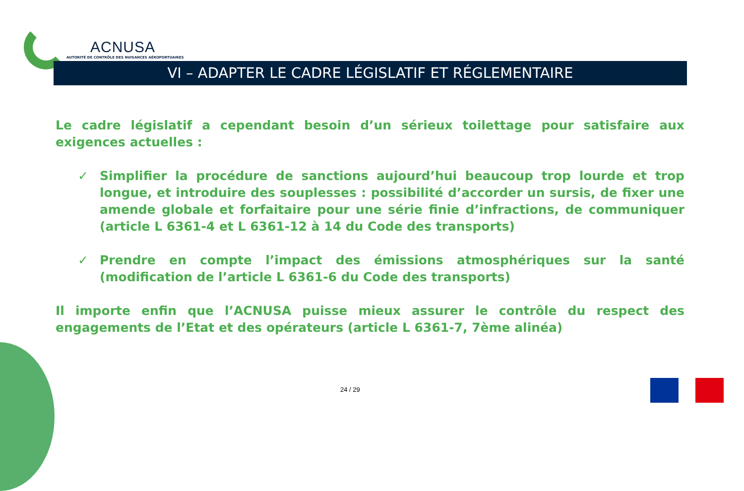ACNUSA
AUTORITÉ DE CONTRÔLE DES NUISANCES AÉROPORTUAIRES
VI – ADAPTER LE CADRE LÉGISLATIF ET RÉGLEMENTAIRE
Le cadre législatif a cependant besoin d’un sérieux toilettage pour satisfaire aux exigences actuelles :
✓ Simplifier la procédure de sanctions aujourd’hui beaucoup trop lourde et trop longue, et introduire des souplesses : possibilité d’accorder un sursis, de fixer une amende globale et forfaitaire pour une série finie d’infractions, de communiquer (article L 6361-4 et L 6361-12 à 14 du Code des transports)
✓ Prendre en compte l’impact des émissions atmosphériques sur la santé (modification de l’article L 6361-6 du Code des transports)
Il importe enfin que l’ACNUSA puisse mieux assurer le contrôle du respect des engagements de l’Etat et des opérateurs (article L 6361-7, 7ème alinéa)
24 / 29